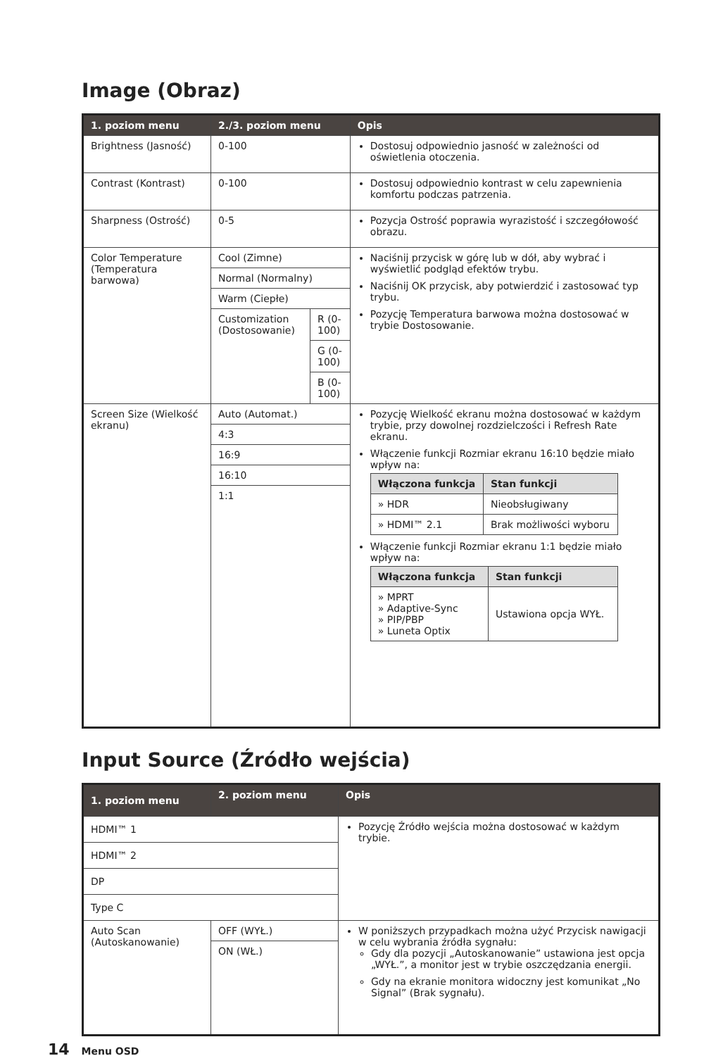Image (Obraz)
| 1. poziom menu | 2./3. poziom menu | | Opis |
| --- | --- | --- | --- |
| Brightness (Jasność) | 0-100 | | Dostosuj odpowiednio jasność w zależności od oświetlenia otoczenia. |
| Contrast (Kontrast) | 0-100 | | Dostosuj odpowiednio kontrast w celu zapewnienia komfortu podczas patrzenia. |
| Sharpness (Ostrość) | 0-5 | | Pozycja Ostrość poprawia wyrazistość i szczegółowość obrazu. |
| Color Temperature (Temperatura barwowa) | Cool (Zimne) | | Naciśnij przycisk w górę lub w dół, aby wybrać i wyświetlić podgląd efektów trybu. Naciśnij OK przycisk, aby potwierdzić i zastosować typ trybu. Pozycję Temperatura barwowa można dostosować w trybie Dostosowanie. |
| | Normal (Normalny) | | |
| | Warm (Ciepłe) | | |
| | Customization (Dostosowanie) | R (0-100) | |
| | | G (0-100) | |
| | | B (0-100) | |
| Screen Size (Wielkość ekranu) | Auto (Automat.) | | Pozycję Wielkość ekranu można dostosować w każdym trybie, przy dowolnej rozdzielczości i Refresh Rate ekranu. Włączenie funkcji Rozmiar ekranu 16:10 będzie miało wpływ na: / Włączona funkcja / Stan funkcji / / --- / --- / / » HDR / Nieobsługiwany / / » HDMI™ 2.1 / Brak możliwości wyboru / Włączenie funkcji Rozmiar ekranu 1:1 będzie miało wpływ na: / Włączona funkcja / Stan funkcji / / --- / --- / / » MPRT » Adaptive-Sync » PIP/PBP » Luneta Optix / Ustawiona opcja WYŁ. / |
| | 4:3 | | |
| | 16:9 | | |
| | 16:10 | | |
| | 1:1 | | |
Input Source (Źródło wejścia)
| 1. poziom menu | 2. poziom menu | Opis |
| --- | --- | --- |
| HDMI™ 1 | | Pozycję Źródło wejścia można dostosować w każdym trybie. |
| HDMI™ 2 | | |
| DP | | |
| Type C | | |
| Auto Scan (Autoskanowanie) | OFF (WYŁ.) | W poniższych przypadkach można użyć Przycisk nawigacji w celu wybrania źródła sygnału: Gdy dla pozycji „Autoskanowanie” ustawiona jest opcja „WYŁ.”, a monitor jest w trybie oszczędzania energii. Gdy na ekranie monitora widoczny jest komunikat „No Signal” (Brak sygnału). |
| | ON (WŁ.) | |
14 Menu OSD